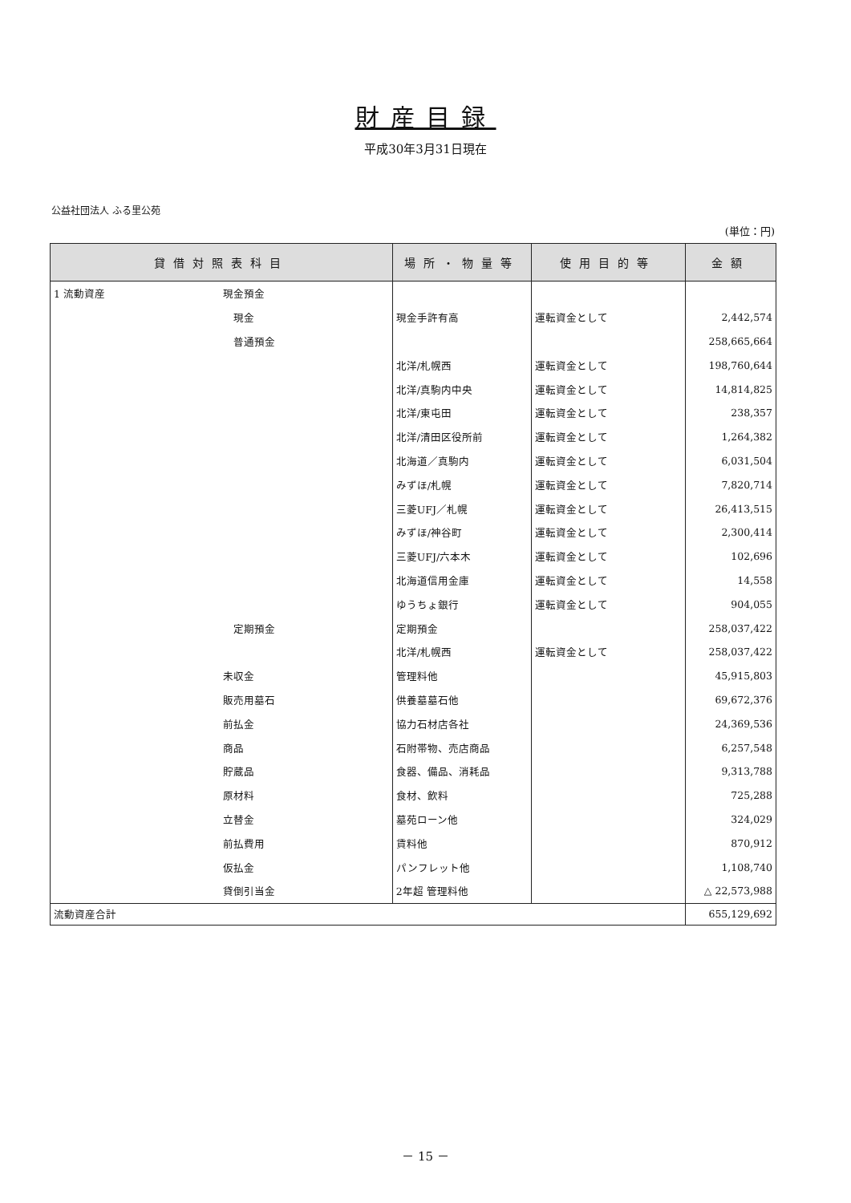財産目録
平成30年3月31日現在
公益社団法人 ふる里公苑
(単位：円)
| 貸借対照表科目 | | 場所・物量等 | 使用目的等 | 金額 |
| --- | --- | --- | --- | --- |
| 1 流動資産 | 現金預金 | | | |
| | 現金 | 現金手許有高 | 運転資金として | 2,442,574 |
| | 普通預金 | | | 258,665,664 |
| | | 北洋/札幌西 | 運転資金として | 198,760,644 |
| | | 北洋/真駒内中央 | 運転資金として | 14,814,825 |
| | | 北洋/東屯田 | 運転資金として | 238,357 |
| | | 北洋/清田区役所前 | 運転資金として | 1,264,382 |
| | | 北海道／真駒内 | 運転資金として | 6,031,504 |
| | | みずほ/札幌 | 運転資金として | 7,820,714 |
| | | 三菱UFJ／札幌 | 運転資金として | 26,413,515 |
| | | みずほ/神谷町 | 運転資金として | 2,300,414 |
| | | 三菱UFJ/六本木 | 運転資金として | 102,696 |
| | | 北海道信用金庫 | 運転資金として | 14,558 |
| | | ゆうちょ銀行 | 運転資金として | 904,055 |
| | 定期預金 | 定期預金 | | 258,037,422 |
| | | 北洋/札幌西 | 運転資金として | 258,037,422 |
| | 未収金 | 管理料他 | | 45,915,803 |
| | 販売用墓石 | 供養墓墓石他 | | 69,672,376 |
| | 前払金 | 協力石材店各社 | | 24,369,536 |
| | 商品 | 石附帯物、売店商品 | | 6,257,548 |
| | 貯蔵品 | 食器、備品、消耗品 | | 9,313,788 |
| | 原材料 | 食材、飲料 | | 725,288 |
| | 立替金 | 墓苑ローン他 | | 324,029 |
| | 前払費用 | 賃料他 | | 870,912 |
| | 仮払金 | パンフレット他 | | 1,108,740 |
| | 貸倒引当金 | 2年超 管理料他 | | △ 22,573,988 |
| 流動資産合計 | | | | 655,129,692 |
－ 15 －